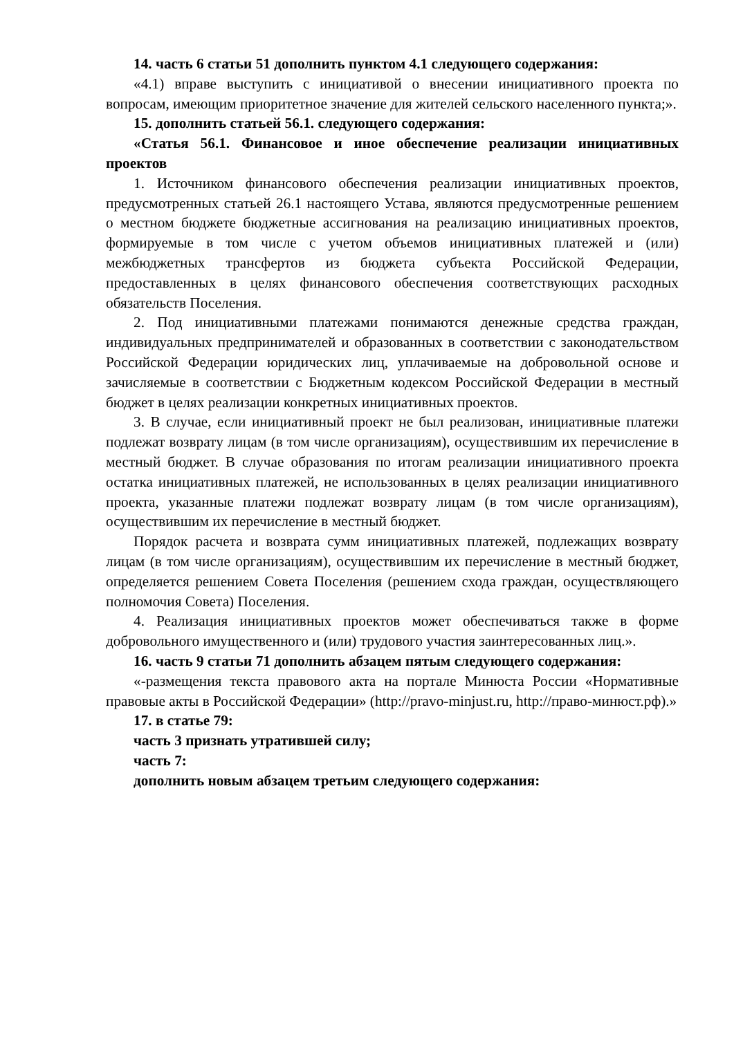14. часть 6 статьи 51 дополнить пунктом 4.1 следующего содержания:
«4.1) вправе выступить с инициативой о внесении инициативного проекта по вопросам, имеющим приоритетное значение для жителей сельского населенного пункта;».
15. дополнить статьей 56.1. следующего содержания:
«Статья 56.1. Финансовое и иное обеспечение реализации инициативных проектов
1. Источником финансового обеспечения реализации инициативных проектов, предусмотренных статьей 26.1 настоящего Устава, являются предусмотренные решением о местном бюджете бюджетные ассигнования на реализацию инициативных проектов, формируемые в том числе с учетом объемов инициативных платежей и (или) межбюджетных трансфертов из бюджета субъекта Российской Федерации, предоставленных в целях финансового обеспечения соответствующих расходных обязательств Поселения.
2. Под инициативными платежами понимаются денежные средства граждан, индивидуальных предпринимателей и образованных в соответствии с законодательством Российской Федерации юридических лиц, уплачиваемые на добровольной основе и зачисляемые в соответствии с Бюджетным кодексом Российской Федерации в местный бюджет в целях реализации конкретных инициативных проектов.
3. В случае, если инициативный проект не был реализован, инициативные платежи подлежат возврату лицам (в том числе организациям), осуществившим их перечисление в местный бюджет. В случае образования по итогам реализации инициативного проекта остатка инициативных платежей, не использованных в целях реализации инициативного проекта, указанные платежи подлежат возврату лицам (в том числе организациям), осуществившим их перечисление в местный бюджет.
Порядок расчета и возврата сумм инициативных платежей, подлежащих возврату лицам (в том числе организациям), осуществившим их перечисление в местный бюджет, определяется решением Совета Поселения (решением схода граждан, осуществляющего полномочия Совета) Поселения.
4. Реализация инициативных проектов может обеспечиваться также в форме добровольного имущественного и (или) трудового участия заинтересованных лиц.».
16. часть 9 статьи 71 дополнить абзацем пятым следующего содержания:
«-размещения текста правового акта на портале Минюста России «Нормативные правовые акты в Российской Федерации» (http://pravo-minjust.ru, http://право-минюст.рф).»
17. в статье 79:
часть 3 признать утратившей силу;
часть 7:
дополнить новым абзацем третьим следующего содержания: